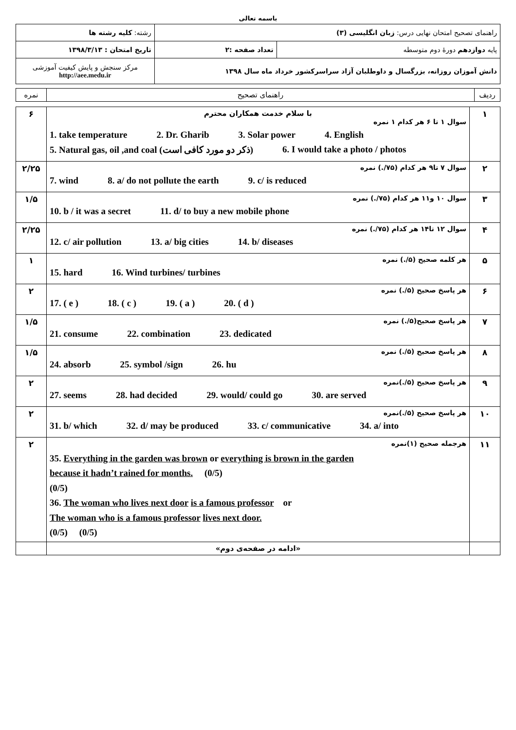باسمه تعالی
| راهنمای تصحیح امتحان نهایی درس: زبان انگلیسی (۳) | | رشته: کلیه رشته ها |
| پایه دوازدهم دورهٔ دوم متوسطه | تعداد صفحه :۲ | تاریخ امتحان : ۱۳۹۸/۳/۱۳ |
| دانش آموزان روزانه، بزرگسال و داوطلبان آزاد سراسرکشور خرداد ماه سال ۱۳۹۸ | | مرکز سنجش و پایش کیفیت آموزشی http://aee.medu.ir |
| ردیف | راهنمای تصحیح | نمره |
| ۱ | با سلام خدمت همکاران محترم سوال ۱ تا ۶ هر کدام ۱ نمره 1. take temperature 2. Dr. Gharib 3. Solar power 4. English 5. Natural gas, oil ,and coal (ذکر دو مورد کافی است) 6. I would take a photo / photos | ۶ |
| ۲ | سوال ۷ تا۹ هر کدام (۷۵/.) نمره 7. wind 8. a/ do not pollute the earth 9. c/ is reduced | ۲/۲۵ |
| ۳ | سوال ۱۰ و۱۱ هر کدام (۷۵/.) نمره 10. b / it was a secret 11. d/ to buy a new mobile phone | ۱/۵ |
| ۴ | سوال ۱۲ تا۱۴ هر کدام (۷۵/.) نمره 12. c/ air pollution 13. a/ big cities 14. b/ diseases | ۲/۲۵ |
| ۵ | هر کلمه صحیح (۵/.) نمره 15. hard 16. Wind turbines/ turbines | ۱ |
| ۶ | هر پاسخ صحیح (۵/.) نمره 17. ( e ) 18. ( c ) 19. ( a ) 20. ( d ) | ۲ |
| ۷ | هر پاسخ صحیح(۵/.) نمره 21. consume 22. combination 23. dedicated | ۱/۵ |
| ۸ | هر پاسخ صحیح (۵/.) نمره 24. absorb 25. symbol /sign 26. hu | ۱/۵ |
| ۹ | هر پاسخ صحیح (۵/.)نمره 27. seems 28. had decided 29. would/ could go 30. are served | ۲ |
| ۱۰ | هر پاسخ صحیح (۵/.)نمره 31. b/ which 32. d/ may be produced 33. c/ communicative 34. a/ into | ۲ |
| ۱۱ | هرجمله صحیح (۱)نمره 35. Everything in the garden was brown or everything is brown in the garden because it hadn’t rained for months. (0/5) (0/5) 36. The woman who lives next door is a famous professor or The woman who is a famous professor lives next door. (0/5) (0/5) | ۲ |
| | «ادامه در صفحه‌ی دوم» | |